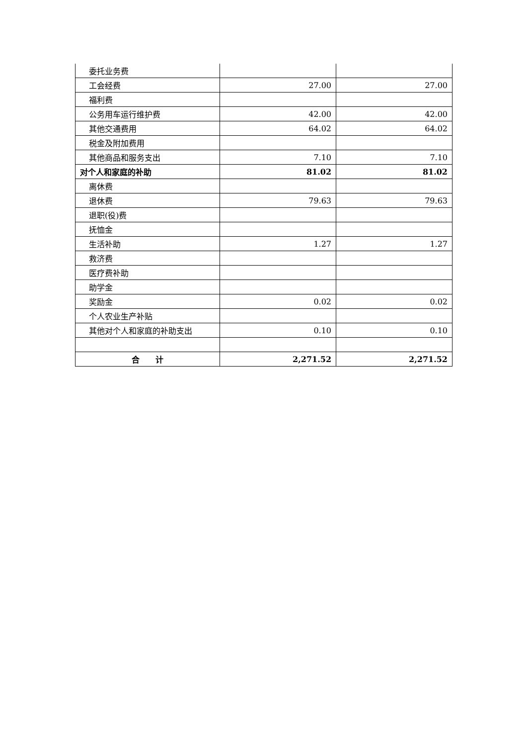| 委托业务费 | | |
| 工会经费 | 27.00 | 27.00 |
| 福利费 | | |
| 公务用车运行维护费 | 42.00 | 42.00 |
| 其他交通费用 | 64.02 | 64.02 |
| 税金及附加费用 | | |
| 其他商品和服务支出 | 7.10 | 7.10 |
| 对个人和家庭的补助 | 81.02 | 81.02 |
| 离休费 | | |
| 退休费 | 79.63 | 79.63 |
| 退职(役)费 | | |
| 抚恤金 | | |
| 生活补助 | 1.27 | 1.27 |
| 救济费 | | |
| 医疗费补助 | | |
| 助学金 | | |
| 奖励金 | 0.02 | 0.02 |
| 个人农业生产补贴 | | |
| 其他对个人和家庭的补助支出 | 0.10 | 0.10 |
| 合 计 | 2,271.52 | 2,271.52 |